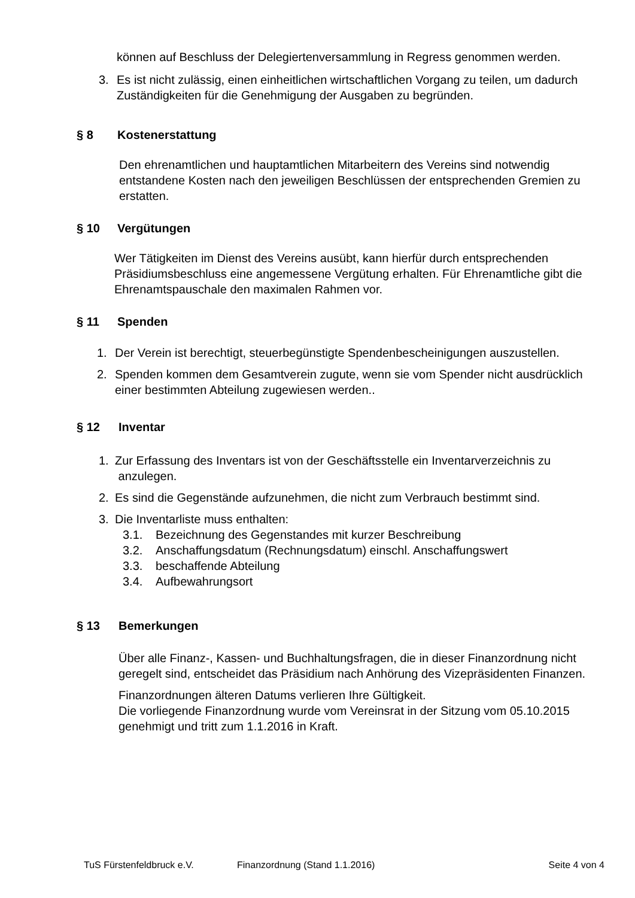können auf Beschluss der Delegiertenversammlung in Regress genommen werden.
3. Es ist nicht zulässig, einen einheitlichen wirtschaftlichen Vorgang zu teilen, um dadurch Zuständigkeiten für die Genehmigung der Ausgaben zu begründen.
§ 8 Kostenerstattung
Den ehrenamtlichen und hauptamtlichen Mitarbeitern des Vereins sind notwendig entstandene Kosten nach den jeweiligen Beschlüssen der entsprechenden Gremien zu erstatten.
§ 10 Vergütungen
Wer Tätigkeiten im Dienst des Vereins ausübt, kann hierfür durch entsprechenden Präsidiumsbeschluss eine angemessene Vergütung erhalten. Für Ehrenamtliche gibt die Ehrenamtspauschale den maximalen Rahmen vor.
§ 11 Spenden
1. Der Verein ist berechtigt, steuerbegünstigte Spendenbescheinigungen auszustellen.
2. Spenden kommen dem Gesamtverein zugute, wenn sie vom Spender nicht ausdrücklich einer bestimmten Abteilung zugewiesen werden..
§ 12 Inventar
1. Zur Erfassung des Inventars ist von der Geschäftsstelle ein Inventarverzeichnis zu
anzulegen.
2. Es sind die Gegenstände aufzunehmen, die nicht zum Verbrauch bestimmt sind.
3. Die Inventarliste muss enthalten:
3.1. Bezeichnung des Gegenstandes mit kurzer Beschreibung
3.2. Anschaffungsdatum (Rechnungsdatum) einschl. Anschaffungswert
3.3. beschaffende Abteilung
3.4. Aufbewahrungsort
§ 13 Bemerkungen
Über alle Finanz-, Kassen- und Buchhaltungsfragen, die in dieser Finanzordnung nicht geregelt sind, entscheidet das Präsidium nach Anhörung des Vizepräsidenten Finanzen.
Finanzordnungen älteren Datums verlieren Ihre Gültigkeit.
Die vorliegende Finanzordnung wurde vom Vereinsrat in der Sitzung vom 05.10.2015 genehmigt und tritt zum 1.1.2016 in Kraft.
TuS Fürstenfeldbruck e.V. Finanzordnung (Stand 1.1.2016) Seite 4 von 4